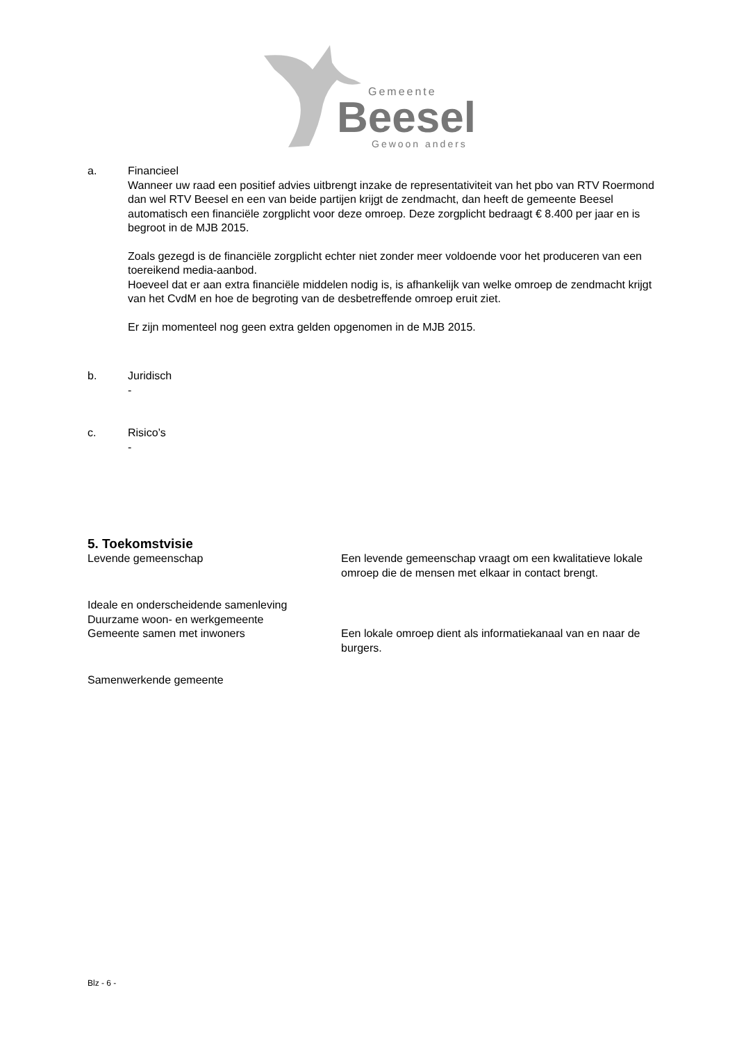Gemeente
Beesel
Gewoon anders
a. Financieel
Wanneer uw raad een positief advies uitbrengt inzake de representativiteit van het pbo van RTV Roermond dan wel RTV Beesel en een van beide partijen krijgt de zendmacht, dan heeft de gemeente Beesel automatisch een financiële zorgplicht voor deze omroep. Deze zorgplicht bedraagt € 8.400 per jaar en is begroot in de MJB 2015.
Zoals gezegd is de financiële zorgplicht echter niet zonder meer voldoende voor het produceren van een toereikend media-aanbod.
Hoeveel dat er aan extra financiële middelen nodig is, is afhankelijk van welke omroep de zendmacht krijgt van het CvdM en hoe de begroting van de desbetreffende omroep eruit ziet.
Er zijn momenteel nog geen extra gelden opgenomen in de MJB 2015.
b. Juridisch
-
c. Risico’s
-
5. Toekomstvisie
Levende gemeenschap Een levende gemeenschap vraagt om een kwalitatieve lokale omroep die de mensen met elkaar in contact brengt.
Ideale en onderscheidende samenleving
Duurzame woon- en werkgemeente
Gemeente samen met inwoners Een lokale omroep dient als informatiekanaal van en naar de burgers.
Samenwerkende gemeente
Blz - 6 -